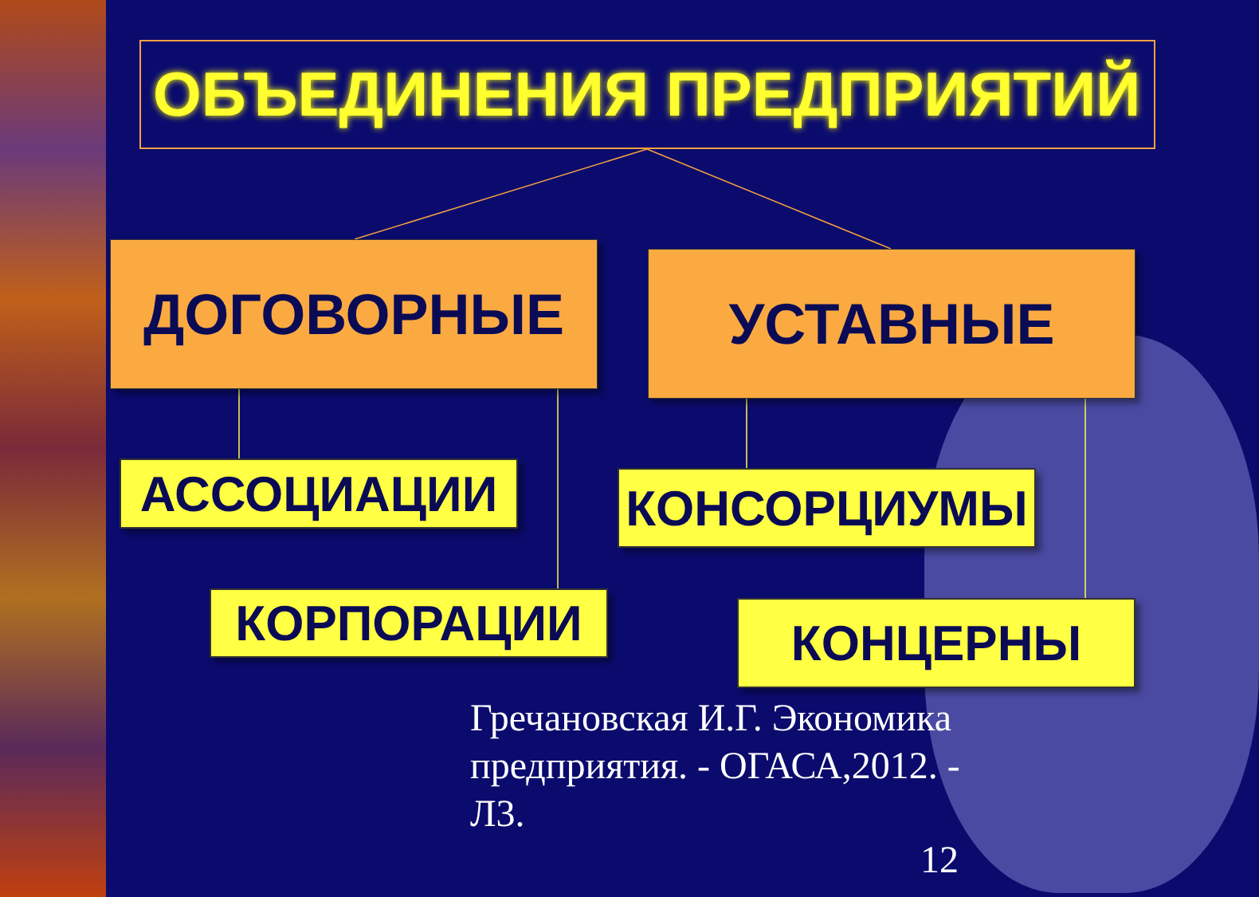ОБЪЕДИНЕНИЯ ПРЕДПРИЯТИЙ
ДОГОВОРНЫЕ УСТАВНЫЕ
АССОЦИАЦИИ КОНСОРЦИУМЫ
КОРПОРАЦИИ КОНЦЕРНЫ
Гречановская И.Г. Экономика предприятия. - ОГАСА,2012. - Л3.
12